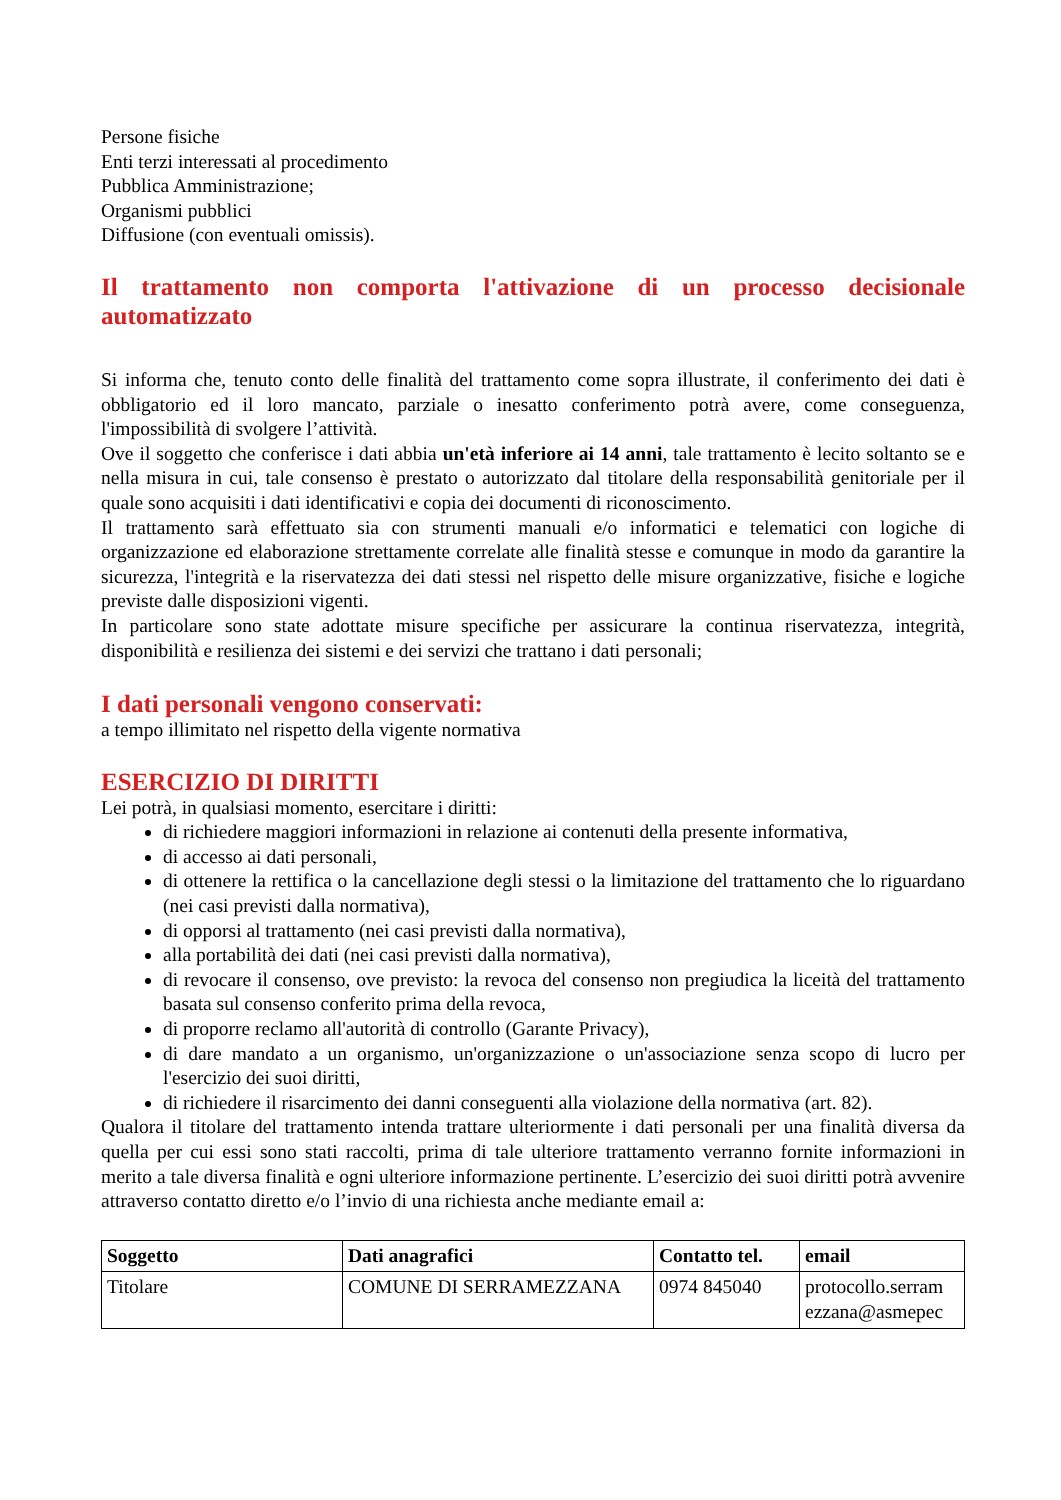Persone fisiche
Enti terzi interessati al procedimento
Pubblica Amministrazione;
Organismi pubblici
Diffusione (con eventuali omissis).
Il trattamento non comporta l'attivazione di un processo decisionale automatizzato
Si informa che, tenuto conto delle finalità del trattamento come sopra illustrate, il conferimento dei dati è obbligatorio ed il loro mancato, parziale o inesatto conferimento potrà avere, come conseguenza, l'impossibilità di svolgere l’attività.
Ove il soggetto che conferisce i dati abbia un'età inferiore ai 14 anni, tale trattamento è lecito soltanto se e nella misura in cui, tale consenso è prestato o autorizzato dal titolare della responsabilità genitoriale per il quale sono acquisiti i dati identificativi e copia dei documenti di riconoscimento.
Il trattamento sarà effettuato sia con strumenti manuali e/o informatici e telematici con logiche di organizzazione ed elaborazione strettamente correlate alle finalità stesse e comunque in modo da garantire la sicurezza, l'integrità e la riservatezza dei dati stessi nel rispetto delle misure organizzative, fisiche e logiche previste dalle disposizioni vigenti.
In particolare sono state adottate misure specifiche per assicurare la continua riservatezza, integrità, disponibilità e resilienza dei sistemi e dei servizi che trattano i dati personali;
I dati personali vengono conservati:
a tempo illimitato nel rispetto della vigente normativa
ESERCIZIO DI DIRITTI
Lei potrà, in qualsiasi momento, esercitare i diritti:
di richiedere maggiori informazioni in relazione ai contenuti della presente informativa,
di accesso ai dati personali,
di ottenere la rettifica o la cancellazione degli stessi o la limitazione del trattamento che lo riguardano (nei casi previsti dalla normativa),
di opporsi al trattamento (nei casi previsti dalla normativa),
alla portabilità dei dati (nei casi previsti dalla normativa),
di revocare il consenso, ove previsto: la revoca del consenso non pregiudica la liceità del trattamento basata sul consenso conferito prima della revoca,
di proporre reclamo all'autorità di controllo (Garante Privacy),
di dare mandato a un organismo, un'organizzazione o un'associazione senza scopo di lucro per l'esercizio dei suoi diritti,
di richiedere il risarcimento dei danni conseguenti alla violazione della normativa (art. 82).
Qualora il titolare del trattamento intenda trattare ulteriormente i dati personali per una finalità diversa da quella per cui essi sono stati raccolti, prima di tale ulteriore trattamento verranno fornite informazioni in merito a tale diversa finalità e ogni ulteriore informazione pertinente. L’esercizio dei suoi diritti potrà avvenire attraverso contatto diretto e/o l’invio di una richiesta anche mediante email a:
| Soggetto | Dati anagrafici | Contatto tel. | email |
| --- | --- | --- | --- |
| Titolare | COMUNE DI SERRAMEZZANA | 0974 845040 | protocollo.serram ezzana@asmepec |